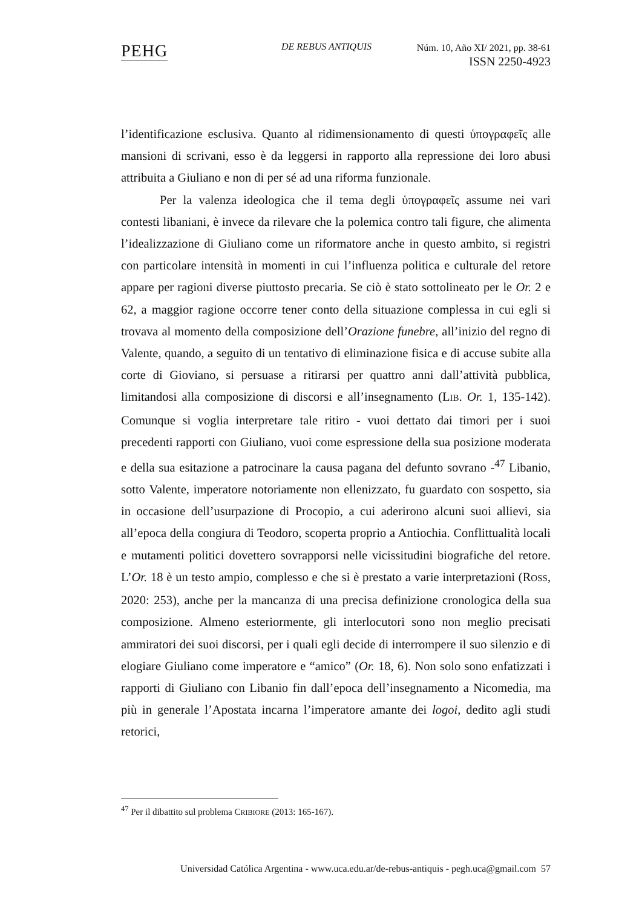PEHG DE REBUS ANTIQUIS
Núm. 10, Año XI/ 2021, pp. 38-61
ISSN 2250-4923
l’identificazione esclusiva. Quanto al ridimensionamento di questi ὑπογραφεῖς alle mansioni di scrivani, esso è da leggersi in rapporto alla repressione dei loro abusi attribuita a Giuliano e non di per sé ad una riforma funzionale.
Per la valenza ideologica che il tema degli ὑπογραφεῖς assume nei vari contesti libaniani, è invece da rilevare che la polemica contro tali figure, che alimenta l’idealizzazione di Giuliano come un riformatore anche in questo ambito, si registri con particolare intensità in momenti in cui l’influenza politica e culturale del retore appare per ragioni diverse piuttosto precaria. Se ciò è stato sottolineato per le Or. 2 e 62, a maggior ragione occorre tener conto della situazione complessa in cui egli si trovava al momento della composizione dell’Orazione funebre, all’inizio del regno di Valente, quando, a seguito di un tentativo di eliminazione fisica e di accuse subite alla corte di Gioviano, si persuase a ritirarsi per quattro anni dall’attività pubblica, limitandosi alla composizione di discorsi e all’insegnamento (LIB. Or. 1, 135-142). Comunque si voglia interpretare tale ritiro - vuoi dettato dai timori per i suoi precedenti rapporti con Giuliano, vuoi come espressione della sua posizione moderata e della sua esitazione a patrocinare la causa pagana del defunto sovrano -<sup>47</sup> Libanio, sotto Valente, imperatore notoriamente non ellenizzato, fu guardato con sospetto, sia in occasione dell’usurpazione di Procopio, a cui aderirono alcuni suoi allievi, sia all’epoca della congiura di Teodoro, scoperta proprio a Antiochia. Conflittualità locali e mutamenti politici dovettero sovrapporsi nelle vicissitudini biografiche del retore. L’Or. 18 è un testo ampio, complesso e che si è prestato a varie interpretazioni (ROSS, 2020: 253), anche per la mancanza di una precisa definizione cronologica della sua composizione. Almeno esteriormente, gli interlocutori sono non meglio precisati ammiratori dei suoi discorsi, per i quali egli decide di interrompere il suo silenzio e di elogiare Giuliano come imperatore e “amico” (Or. 18, 6). Non solo sono enfatizzati i rapporti di Giuliano con Libanio fin dall’epoca dell’insegnamento a Nicomedia, ma più in generale l’Apostata incarna l’imperatore amante dei logoi, dedito agli studi retorici,
<sup>47</sup> Per il dibattito sul problema CRIBIORE (2013: 165-167).
Universidad Católica Argentina - www.uca.edu.ar/de-rebus-antiquis - pegh.uca@gmail.com 57